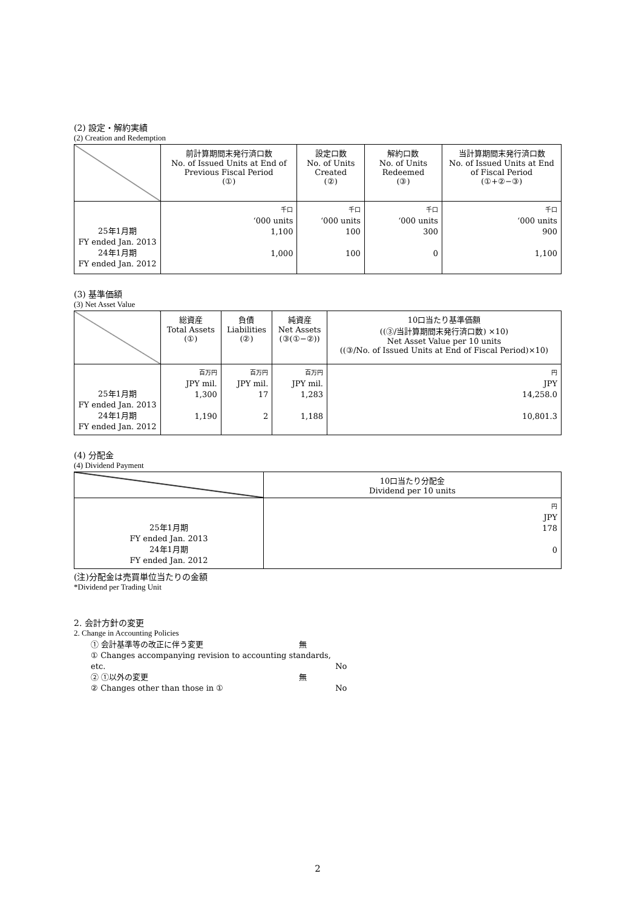(2) 設定・解約実績
(2) Creation and Redemption
| | 前計算期間末発行済口数 No. of Issued Units at End of Previous Fiscal Period (①) | 設定口数 No. of Units Created (②) | 解約口数 No. of Units Redeemed (③) | 当計算期間末発行済口数 No. of Issued Units at End of Fiscal Period (①+②−③) |
| --- | --- | --- | --- | --- |
| 25年1月期 FY ended Jan. 2013 24年1月期 FY ended Jan. 2012 | 千口 ‘000 units 1,100 1,000 | 千口 ‘000 units 100 100 | 千口 ‘000 units 300 0 | 千口 ‘000 units 900 1,100 |
(3) 基準価額
(3) Net Asset Value
| | 総資産 Total Assets (①) | 負債 Liabilities (②) | 純資産 Net Assets (③(①−②)) | 10口当たり基準価額 ((③/当計算期間末発行済口数) ×10) Net Asset Value per 10 units ((③/No. of Issued Units at End of Fiscal Period)×10) |
| --- | --- | --- | --- | --- |
| 25年1月期 FY ended Jan. 2013 24年1月期 FY ended Jan. 2012 | 百万円 JPY mil. 1,300 1,190 | 百万円 JPY mil. 17 2 | 百万円 JPY mil. 1,283 1,188 | 円 JPY 14,258.0 10,801.3 |
(4) 分配金
(4) Dividend Payment
| | 10口当たり分配金 Dividend per 10 units |
| --- | --- |
| 25年1月期 FY ended Jan. 2013 24年1月期 FY ended Jan. 2012 | 円 JPY 178 0 |
(注)分配金は売買単位当たりの金額
*Dividend per Trading Unit
2. 会計方針の変更
2. Change in Accounting Policies
① 会計基準等の改正に伴う変更 無
① Changes accompanying revision to accounting standards, etc. No
② ①以外の変更 無
② Changes other than those in ① No
2